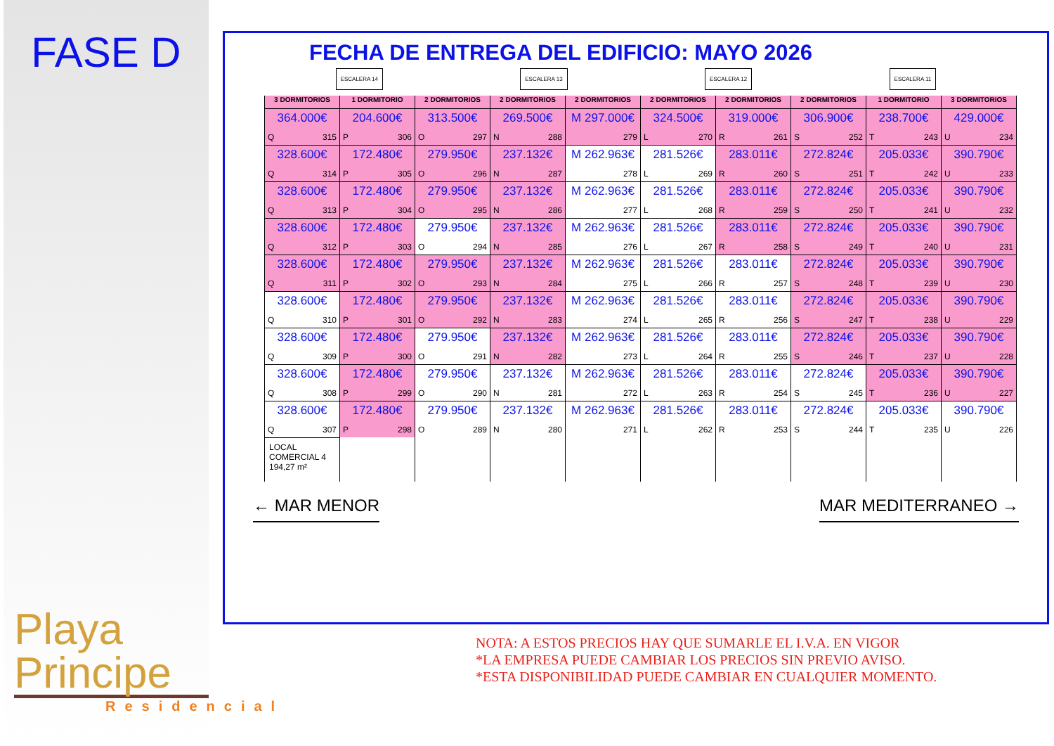FASE D
Playa Principe
Residencial
FECHA DE ENTREGA DEL EDIFICIO: MAYO 2026
ESCALERA 14 ESCALERA 13 ESCALERA 12 ESCALERA 11
3 DORMITORIOS
364.000€
Q 315
328.600€
Q 314
328.600€
Q 313
328.600€
Q 312
328.600€
Q 311
328.600€
Q 310
328.600€
Q 309
328.600€
Q 308
328.600€
Q 307
LOCAL COMERCIAL 4
194,27 m²
1 DORMITORIO
204.600€
P 306
172.480€
P 305
172.480€
P 304
172.480€
P 303
172.480€
P 302
172.480€
P 301
172.480€
P 300
172.480€
P 299
172.480€
P 298
2 DORMITORIOS
313.500€
O 297
279.950€
O 296
279.950€
O 295
279.950€
O 294
279.950€
O 293
279.950€
O 292
279.950€
O 291
279.950€
O 290
279.950€
O 289
2 DORMITORIOS
269.500€
N 288
237.132€
N 287
237.132€
N 286
237.132€
N 285
237.132€
N 284
237.132€
N 283
237.132€
N 282
237.132€
N 281
237.132€
N 280
2 DORMITORIOS
M 297.000€
279
M 262.963€
278
M 262.963€
277
M 262.963€
276
M 262.963€
275
M 262.963€
274
M 262.963€
273
M 262.963€
272
M 262.963€
271
2 DORMITORIOS
324.500€
L 270
281.526€
L 269
281.526€
L 268
281.526€
L 267
281.526€
L 266
281.526€
L 265
281.526€
L 264
281.526€
L 263
281.526€
L 262
2 DORMITORIOS
319.000€
R 261
283.011€
R 260
283.011€
R 259
283.011€
R 258
283.011€
R 257
283.011€
R 256
283.011€
R 255
283.011€
R 254
283.011€
R 253
2 DORMITORIOS
306.900€
S 252
272.824€
S 251
272.824€
S 250
272.824€
S 249
272.824€
S 248
272.824€
S 247
272.824€
S 246
272.824€
S 245
272.824€
S 244
1 DORMITORIO
238.700€
T 243
205.033€
T 242
205.033€
T 241
205.033€
T 240
205.033€
T 239
205.033€
T 238
205.033€
T 237
205.033€
T 236
205.033€
T 235
3 DORMITORIOS
429.000€
U 234
390.790€
U 233
390.790€
U 232
390.790€
U 231
390.790€
U 230
390.790€
U 229
390.790€
U 228
390.790€
U 227
390.790€
U 226
← MAR MENOR MAR MEDITERRANEO →
NOTA: A ESTOS PRECIOS HAY QUE SUMARLE EL I.V.A. EN VIGOR
*LA EMPRESA PUEDE CAMBIAR LOS PRECIOS SIN PREVIO AVISO.
*ESTA DISPONIBILIDAD PUEDE CAMBIAR EN CUALQUIER MOMENTO.